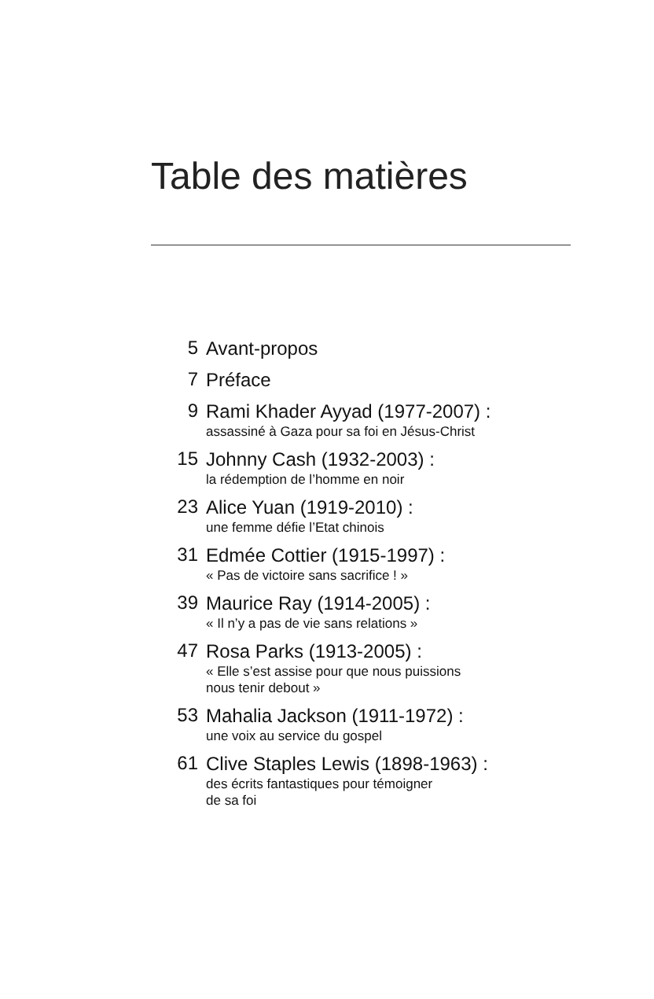Table des matières
5
Avant-propos
7
Préface
9
Rami Khader Ayyad (1977-2007) :
assassiné à Gaza pour sa foi en Jésus-Christ
15
Johnny Cash (1932-2003) :
la rédemption de l’homme en noir
23
Alice Yuan (1919-2010) :
une femme défie l’Etat chinois
31
Edmée Cottier (1915-1997) :
« Pas de victoire sans sacrifice ! »
39
Maurice Ray (1914-2005) :
« Il n’y a pas de vie sans relations »
47
Rosa Parks (1913-2005) :
« Elle s’est assise pour que nous puissions
nous tenir debout »
53
Mahalia Jackson (1911-1972) :
une voix au service du gospel
61
Clive Staples Lewis (1898-1963) :
des écrits fantastiques pour témoigner
de sa foi